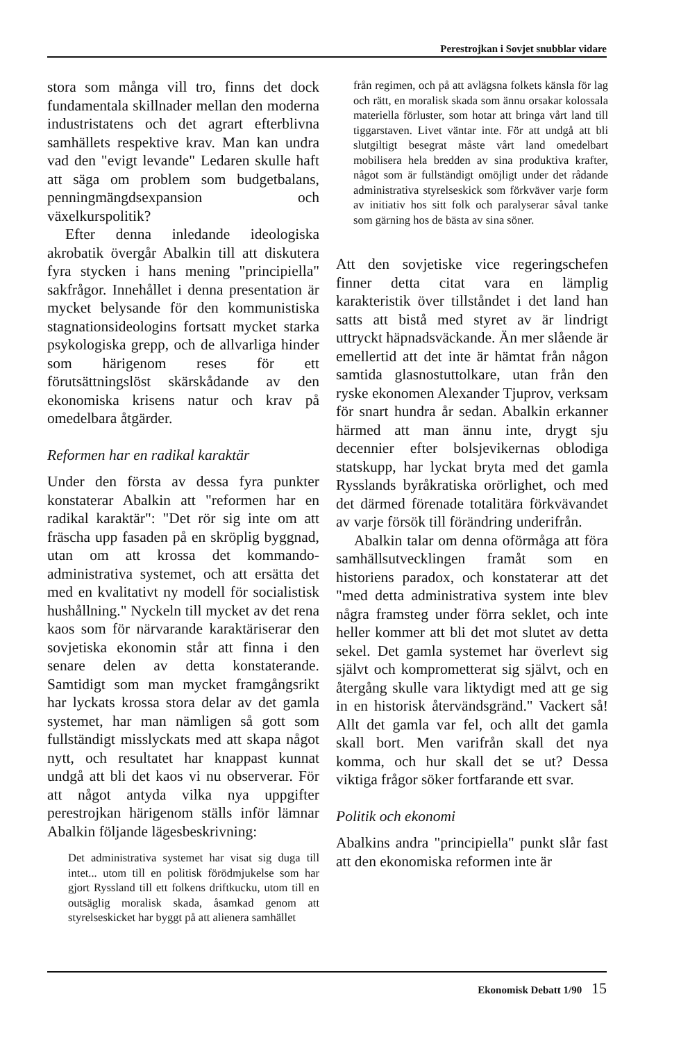Perestrojkan i Sovjet snubblar vidare
stora som många vill tro, finns det dock fundamentala skillnader mellan den moderna industristatens och det agrart efterblivna samhällets respektive krav. Man kan undra vad den "evigt levande" Ledaren skulle haft att säga om problem som budgetbalans, penningmängdsexpansion och växelkurspolitik?
Efter denna inledande ideologiska akrobatik övergår Abalkin till att diskutera fyra stycken i hans mening "principiella" sakfrågor. Innehållet i denna presentation är mycket belysande för den kommunistiska stagnationsideologins fortsatt mycket starka psykologiska grepp, och de allvarliga hinder som härigenom reses för ett förutsättningslöst skärskådande av den ekonomiska krisens natur och krav på omedelbara åtgärder.
Reformen har en radikal karaktär
Under den första av dessa fyra punkter konstaterar Abalkin att "reformen har en radikal karaktär": "Det rör sig inte om att fräscha upp fasaden på en skröplig byggnad, utan om att krossa det kommando-administrativa systemet, och att ersätta det med en kvalitativt ny modell för socialistisk hushållning." Nyckeln till mycket av det rena kaos som för närvarande karaktäriserar den sovjetiska ekonomin står att finna i den senare delen av detta konstaterande. Samtidigt som man mycket framgångsrikt har lyckats krossa stora delar av det gamla systemet, har man nämligen så gott som fullständigt misslyckats med att skapa något nytt, och resultatet har knappast kunnat undgå att bli det kaos vi nu observerar. För att något antyda vilka nya uppgifter perestrojkan härigenom ställs inför lämnar Abalkin följande lägesbeskrivning:
Det administrativa systemet har visat sig duga till intet... utom till en politisk förödmjukelse som har gjort Ryssland till ett folkens driftkucku, utom till en outsäglig moralisk skada, åsamkad genom att styrelseskicket har byggt på att alienera samhället
från regimen, och på att avlägsna folkets känsla för lag och rätt, en moralisk skada som ännu orsakar kolossala materiella förluster, som hotar att bringa vårt land till tiggarstaven. Livet väntar inte. För att undgå att bli slutgiltigt besegrat måste vårt land omedelbart mobilisera hela bredden av sina produktiva krafter, något som är fullständigt omöjligt under det rådande administrativa styrelseskick som förkväver varje form av initiativ hos sitt folk och paralyserar såval tanke som gärning hos de bästa av sina söner.
Att den sovjetiske vice regeringschefen finner detta citat vara en lämplig karakteristik över tillståndet i det land han satts att bistå med styret av är lindrigt uttryckt häpnadsväckande. Än mer slående är emellertid att det inte är hämtat från någon samtida glasnostuttolkare, utan från den ryske ekonomen Alexander Tjuprov, verksam för snart hundra år sedan. Abalkin erkanner härmed att man ännu inte, drygt sju decennier efter bolsjevikernas oblodiga statskupp, har lyckat bryta med det gamla Rysslands byråkratiska orörlighet, och med det därmed förenade totalitära förkvävandet av varje försök till förändring underifrån.
Abalkin talar om denna oförmåga att föra samhällsutvecklingen framåt som en historiens paradox, och konstaterar att det "med detta administrativa system inte blev några framsteg under förra seklet, och inte heller kommer att bli det mot slutet av detta sekel. Det gamla systemet har överlevt sig självt och komprometterat sig självt, och en återgång skulle vara liktydigt med att ge sig in en historisk återvändsgränd." Vackert så! Allt det gamla var fel, och allt det gamla skall bort. Men varifrån skall det nya komma, och hur skall det se ut? Dessa viktiga frågor söker fortfarande ett svar.
Politik och ekonomi
Abalkins andra "principiella" punkt slår fast att den ekonomiska reformen inte är
Ekonomisk Debatt 1/90 15